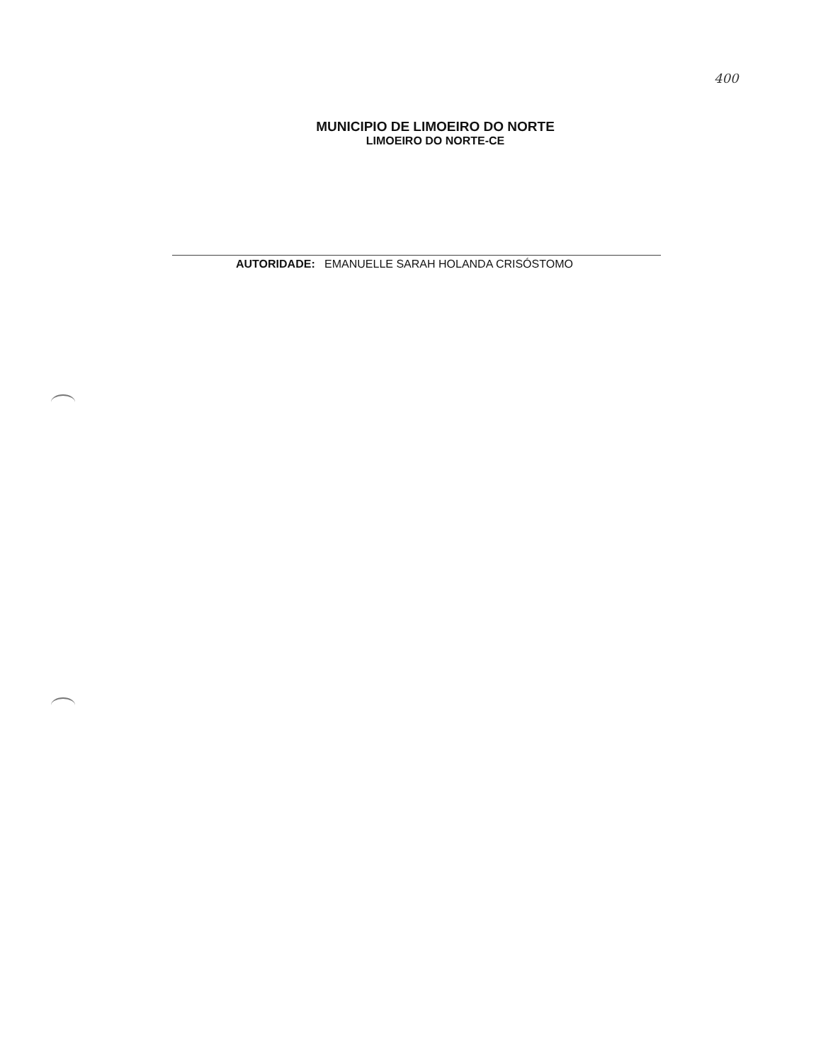400
MUNICIPIO DE LIMOEIRO DO NORTE
LIMOEIRO DO NORTE-CE
AUTORIDADE: EMANUELLE SARAH HOLANDA CRISÓSTOMO